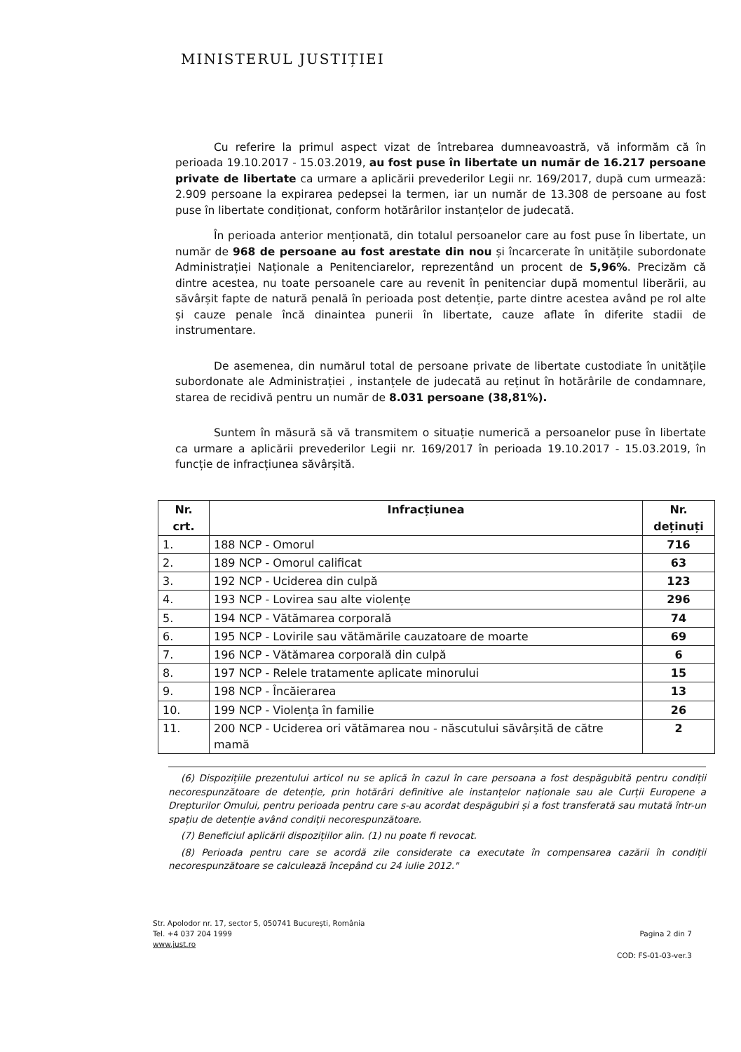MINISTERUL JUSTIȚIEI
Cu referire la primul aspect vizat de întrebarea dumneavoastră, vă informăm că în perioada 19.10.2017 - 15.03.2019, au fost puse în libertate un număr de 16.217 persoane private de libertate ca urmare a aplicării prevederilor Legii nr. 169/2017, după cum urmează: 2.909 persoane la expirarea pedepsei la termen, iar un număr de 13.308 de persoane au fost puse în libertate condiționat, conform hotărârilor instanțelor de judecată.
În perioada anterior menționată, din totalul persoanelor care au fost puse în libertate, un număr de 968 de persoane au fost arestate din nou și încarcerate în unitățile subordonate Administrației Naționale a Penitenciarelor, reprezentând un procent de 5,96%. Precizăm că dintre acestea, nu toate persoanele care au revenit în penitenciar după momentul liberării, au săvârșit fapte de natură penală în perioada post detenție, parte dintre acestea având pe rol alte și cauze penale încă dinaintea punerii în libertate, cauze aflate în diferite stadii de instrumentare.
De asemenea, din numărul total de persoane private de libertate custodiate în unitățile subordonate ale Administrației , instanțele de judecată au reținut în hotărârile de condamnare, starea de recidivă pentru un număr de 8.031 persoane (38,81%).
Suntem în măsură să vă transmitem o situație numerică a persoanelor puse în libertate ca urmare a aplicării prevederilor Legii nr. 169/2017 în perioada 19.10.2017 - 15.03.2019, în funcție de infracțiunea săvârșită.
| Nr. crt. | Infracțiunea | Nr. deținuți |
| --- | --- | --- |
| 1. | 188 NCP - Omorul | 716 |
| 2. | 189 NCP - Omorul calificat | 63 |
| 3. | 192 NCP - Uciderea din culpă | 123 |
| 4. | 193 NCP - Lovirea sau alte violențe | 296 |
| 5. | 194 NCP - Vătămarea corporală | 74 |
| 6. | 195 NCP - Lovirile sau vătămările cauzatoare de moarte | 69 |
| 7. | 196 NCP - Vătămarea corporală din culpă | 6 |
| 8. | 197 NCP - Relele tratamente aplicate minorului | 15 |
| 9. | 198 NCP - Încăierarea | 13 |
| 10. | 199 NCP - Violența în familie | 26 |
| 11. | 200 NCP - Uciderea ori vătămarea nou - născutului săvârșită de către mamă | 2 |
(6) Dispozițiile prezentului articol nu se aplică în cazul în care persoana a fost despăgubită pentru condiții necorespunzătoare de detenție, prin hotărâri definitive ale instanțelor naționale sau ale Curții Europene a Drepturilor Omului, pentru perioada pentru care s-au acordat despăgubiri și a fost transferată sau mutată într-un spațiu de detenție având condiții necorespunzătoare.
(7) Beneficiul aplicării dispozițiilor alin. (1) nu poate fi revocat.
(8) Perioada pentru care se acordă zile considerate ca executate în compensarea cazării în condiții necorespunzătoare se calculează începând cu 24 iulie 2012."
Str. Apolodor nr. 17, sector 5, 050741 București, România
Tel. +4 037 204 1999
www.just.ro
Pagina 2 din 7
COD: FS-01-03-ver.3